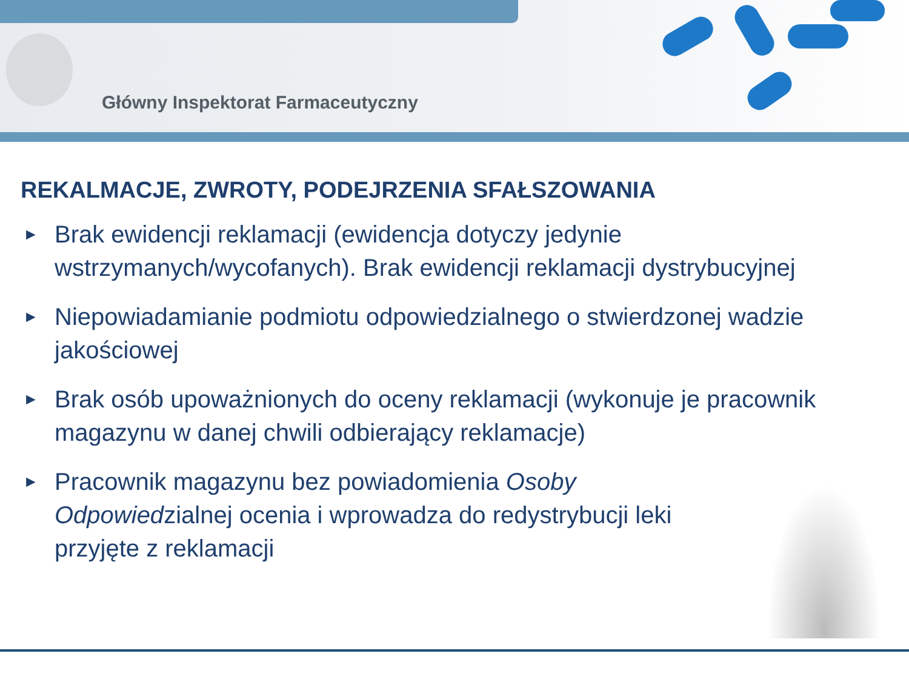Główny Inspektorat Farmaceutyczny
REKALMACJE, ZWROTY, PODEJRZENIA SFAŁSZOWANIA
► Brak ewidencji reklamacji (ewidencja dotyczy jedynie wstrzymanych/wycofanych). Brak ewidencji reklamacji dystrybucyjnej
► Niepowiadamianie podmiotu odpowiedzialnego o stwierdzonej wadzie jakościowej
► Brak osób upoważnionych do oceny reklamacji (wykonuje je pracownik magazynu w danej chwili odbierający reklamacje)
► Pracownik magazynu bez powiadomienia Osoby Odpowiedzialnej ocenia i wprowadza do redystrybucji leki przyjęte z reklamacji